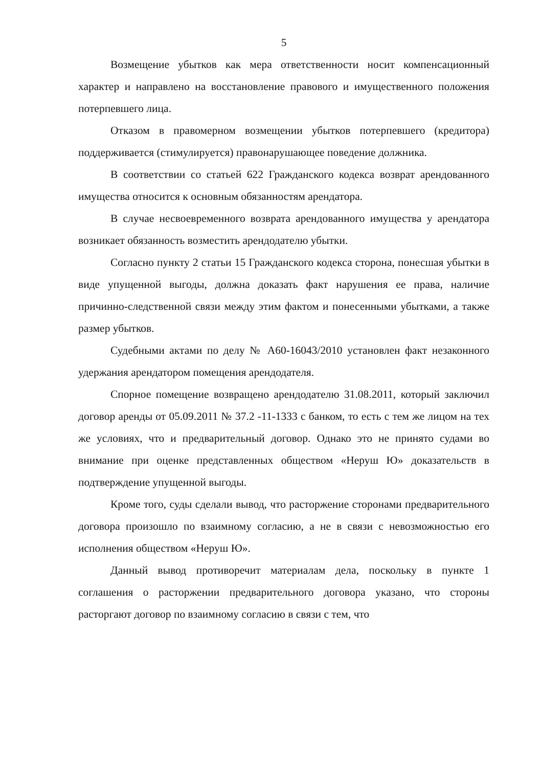5
Возмещение убытков как мера ответственности носит компенсационный характер и направлено на восстановление правового и имущественного положения потерпевшего лица.
Отказом в правомерном возмещении убытков потерпевшего (кредитора) поддерживается (стимулируется) правонарушающее поведение должника.
В соответствии со статьей 622 Гражданского кодекса возврат арендованного имущества относится к основным обязанностям арендатора.
В случае несвоевременного возврата арендованного имущества у арендатора возникает обязанность возместить арендодателю убытки.
Согласно пункту 2 статьи 15 Гражданского кодекса сторона, понесшая убытки в виде упущенной выгоды, должна доказать факт нарушения ее права, наличие причинно-следственной связи между этим фактом и понесенными убытками, а также размер убытков.
Судебными актами по делу № А60-16043/2010 установлен факт незаконного удержания арендатором помещения арендодателя.
Спорное помещение возвращено арендодателю 31.08.2011, который заключил договор аренды от 05.09.2011 № 37.2 -11-1333 с банком, то есть с тем же лицом на тех же условиях, что и предварительный договор. Однако это не принято судами во внимание при оценке представленных обществом «Неруш Ю» доказательств в подтверждение упущенной выгоды.
Кроме того, суды сделали вывод, что расторжение сторонами предварительного договора произошло по взаимному согласию, а не в связи с невозможностью его исполнения обществом «Неруш Ю».
Данный вывод противоречит материалам дела, поскольку в пункте 1 соглашения о расторжении предварительного договора указано, что стороны расторгают договор по взаимному согласию в связи с тем, что